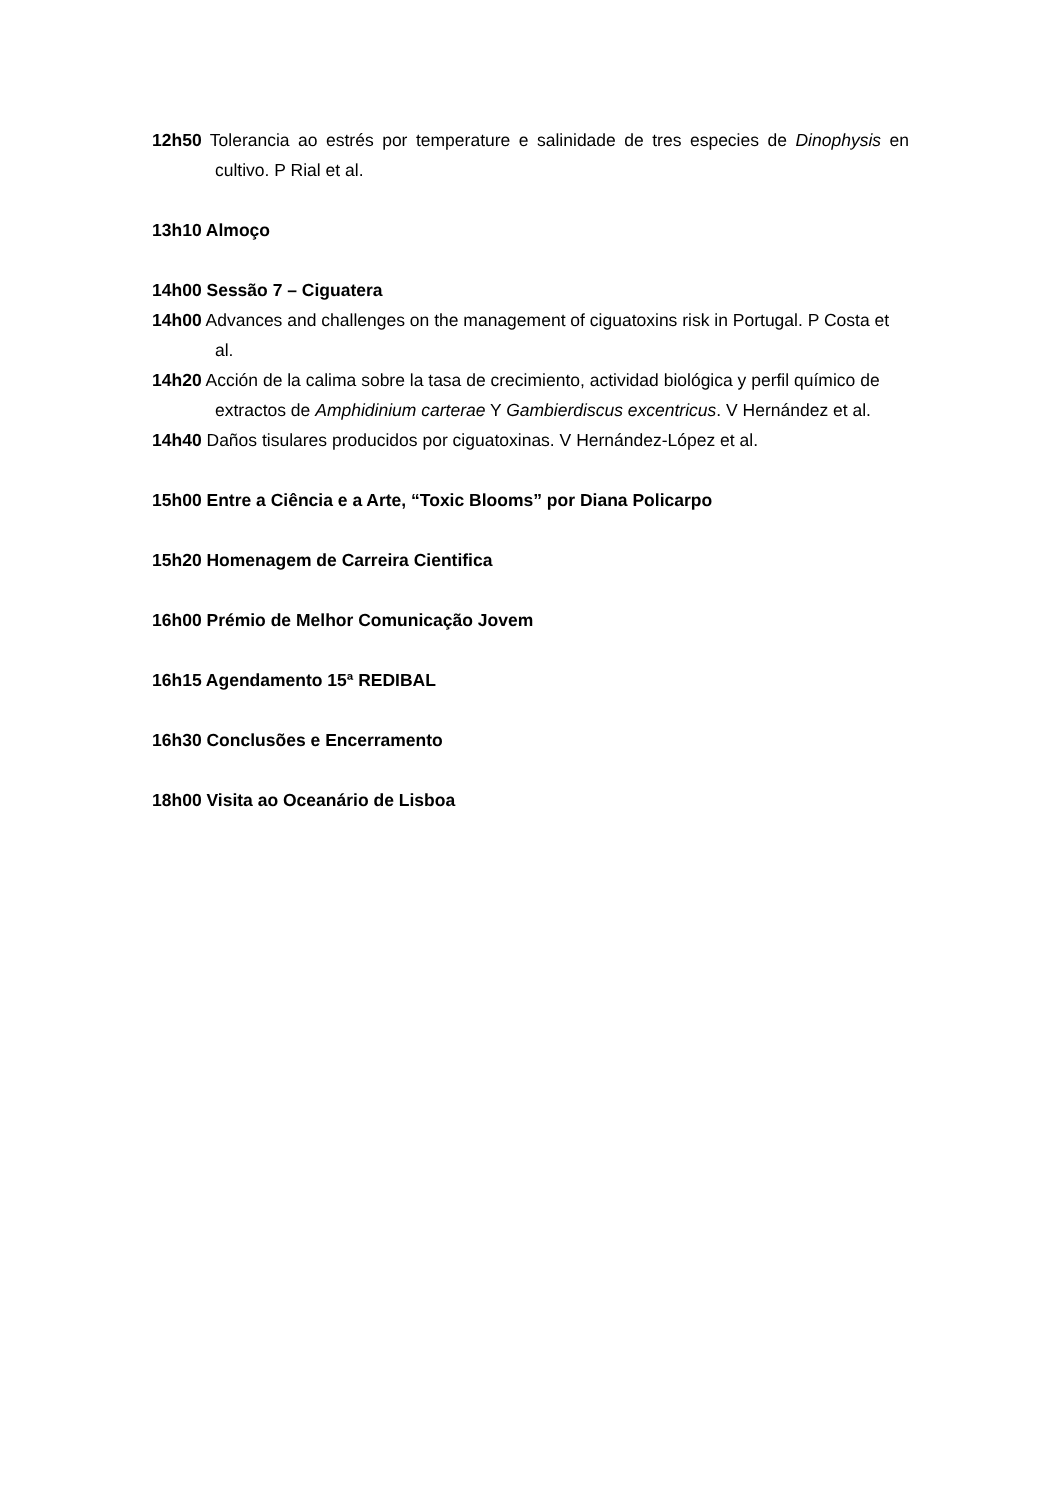12h50 Tolerancia ao estrés por temperature e salinidade de tres especies de Dinophysis en cultivo. P Rial et al.
13h10 Almoço
14h00 Sessão 7 – Ciguatera
14h00 Advances and challenges on the management of ciguatoxins risk in Portugal. P Costa et al.
14h20 Acción de la calima sobre la tasa de crecimiento, actividad biológica y perfil químico de extractos de Amphidinium carterae Y Gambierdiscus excentricus. V Hernández et al.
14h40 Daños tisulares producidos por ciguatoxinas. V Hernández-López et al.
15h00 Entre a Ciência e a Arte, “Toxic Blooms” por Diana Policarpo
15h20 Homenagem de Carreira Cientifica
16h00 Prémio de Melhor Comunicação Jovem
16h15 Agendamento 15ª REDIBAL
16h30 Conclusões e Encerramento
18h00 Visita ao Oceanário de Lisboa